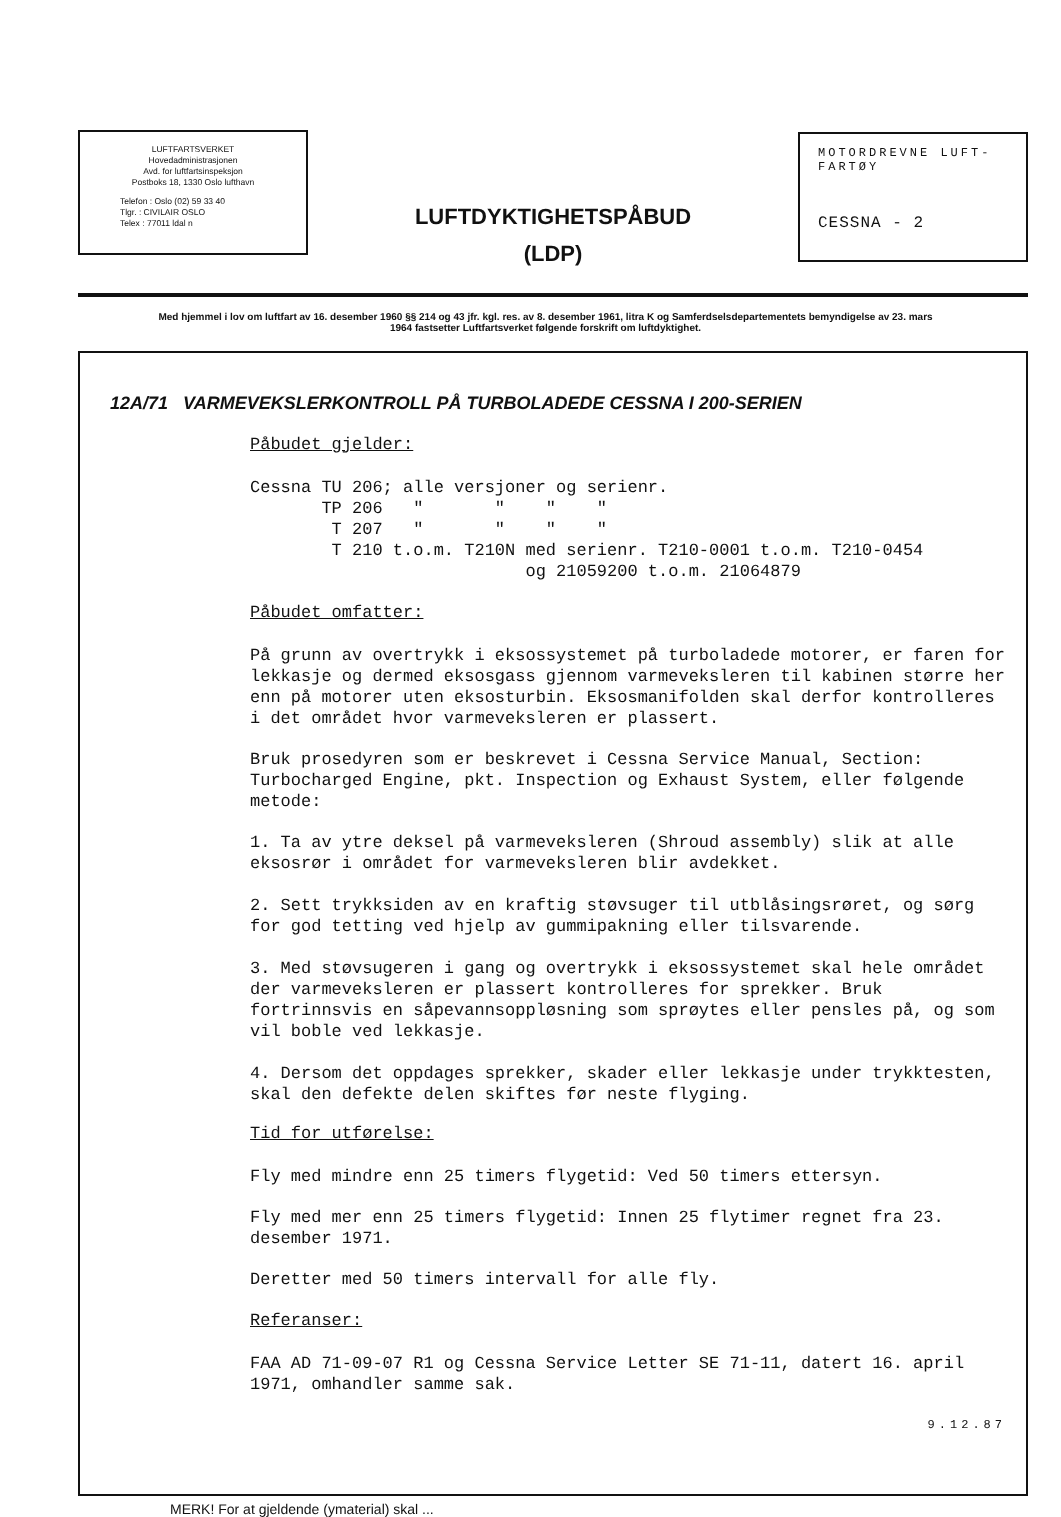LUFTFARTSVERKET
Hovedadministrasjonen
Avd. for luftfartsinspeksjon
Postboks 18, 1330 Oslo lufthavn
Telefon : Oslo (02) 59 33 40
Tlgr. : CIVILAIR OSLO
Telex : 77011 ldal n
LUFTDYKTIGHETSPÅBUD
(LDP)
MOTORDREVNE LUFT-
FARTØY
CESSNA - 2
Med hjemmel i lov om luftfart av 16. desember 1960 §§ 214 og 43 jfr. kgl. res. av 8. desember 1961, litra K og Samferdselsdepartementets bemyndigelse av 23. mars 1964 fastsetter Luftfartsverket følgende forskrift om luftdyktighet.
12A/71 VARMEVEKSLERKONTROLL PÅ TURBOLADEDE CESSNA I 200-SERIEN
Påbudet gjelder:
Cessna TU 206; alle versjoner og serienr.
       TP 206   "       "    "    "
        T 207   "       "    "    "
        T 210 t.o.m. T210N med serienr. T210-0001 t.o.m. T210-0454
                           og 21059200 t.o.m. 21064879
Påbudet omfatter:
På grunn av overtrykk i eksossystemet på turboladede motorer, er faren for lekkasje og dermed eksosgass gjennom varmeveksleren til kabinen større her enn på motorer uten eksosturbin. Eksosmanifolden skal derfor kontrolleres i det området hvor varmeveksleren er plassert.
Bruk prosedyren som er beskrevet i Cessna Service Manual, Section: Turbocharged Engine, pkt. Inspection og Exhaust System, eller følgende metode:
1. Ta av ytre deksel på varmeveksleren (Shroud assembly) slik at alle eksosrør i området for varmeveksleren blir avdekket.
2. Sett trykksiden av en kraftig støvsuger til utblåsingsrøret, og sørg for god tetting ved hjelp av gummipakning eller tilsvarende.
3. Med støvsugeren i gang og overtrykk i eksossystemet skal hele området der varmeveksleren er plassert kontrolleres for sprekker. Bruk fortrinnsvis en såpevannsoppløsning som sprøytes eller pensles på, og som vil boble ved lekkasje.
4. Dersom det oppdages sprekker, skader eller lekkasje under trykktesten, skal den defekte delen skiftes før neste flyging.
Tid for utførelse:
Fly med mindre enn 25 timers flygetid: Ved 50 timers ettersyn.
Fly med mer enn 25 timers flygetid: Innen 25 flytimer regnet fra 23. desember 1971.
Deretter med 50 timers intervall for alle fly.
Referanser:
FAA AD 71-09-07 R1 og Cessna Service Letter SE 71-11, datert 16. april 1971, omhandler samme sak.
9.12.87
MERK! For at gjeldende (ymaterial) skal ...